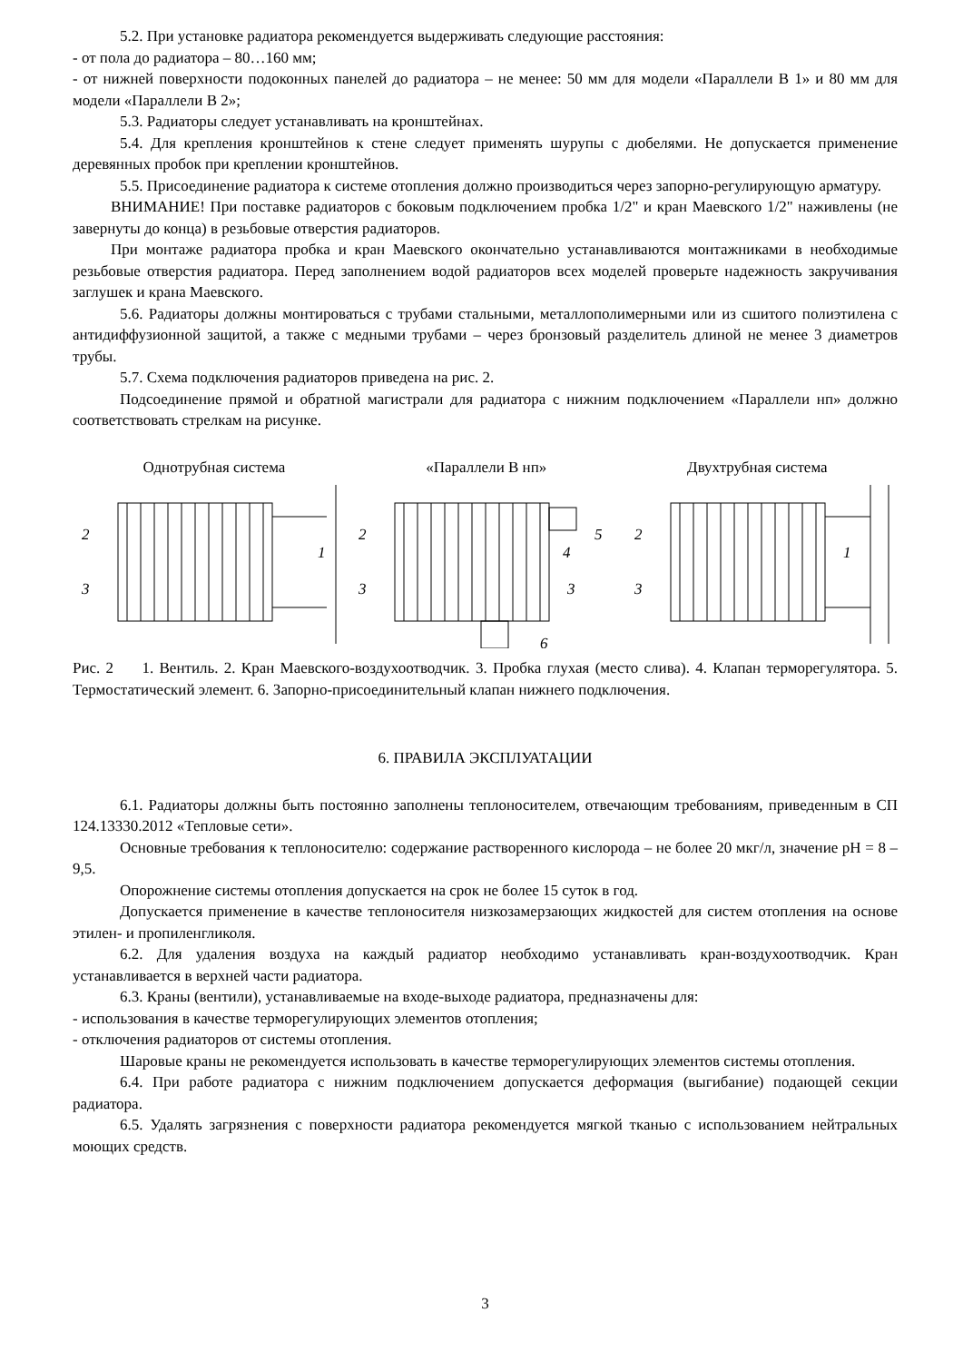5.2. При установке радиатора рекомендуется выдерживать следующие расстояния:
- от пола до радиатора – 80…160 мм;
- от нижней поверхности подоконных панелей до радиатора – не менее: 50 мм для модели «Параллели В 1» и 80 мм для модели «Параллели В 2»;
5.3. Радиаторы следует устанавливать на кронштейнах.
5.4. Для крепления кронштейнов к стене следует применять шурупы с дюбелями. Не допускается применение деревянных пробок при креплении кронштейнов.
5.5. Присоединение радиатора к системе отопления должно производиться через запорно-регулирующую арматуру.
ВНИМАНИЕ! При поставке радиаторов с боковым подключением пробка 1/2" и кран Маевского 1/2" наживлены (не завернуты до конца) в резьбовые отверстия радиаторов.
При монтаже радиатора пробка и кран Маевского окончательно устанавливаются монтажниками в необходимые резьбовые отверстия радиатора. Перед заполнением водой радиаторов всех моделей проверьте надежность закручивания заглушек и крана Маевского.
5.6. Радиаторы должны монтироваться с трубами стальными, металлополимерными или из сшитого полиэтилена с антидиффузионной защитой, а также с медными трубами – через бронзовый разделитель длиной не менее 3 диаметров трубы.
5.7. Схема подключения радиаторов приведена на рис. 2.
Подсоединение прямой и обратной магистрали для радиатора с нижним подключением «Параллели нп» должно соответствовать стрелкам на рисунке.
Однотрубная система «Параллели В нп» Двухтрубная система
2
3
1
2
3
4
5
3
6
2
3
1
Рис. 2 1. Вентиль. 2. Кран Маевского-воздухоотводчик. 3. Пробка глухая (место слива). 4. Клапан терморегулятора. 5. Термостатический элемент. 6. Запорно-присоединительный клапан нижнего подключения.
6. ПРАВИЛА ЭКСПЛУАТАЦИИ
6.1. Радиаторы должны быть постоянно заполнены теплоносителем, отвечающим требованиям, приведенным в СП 124.13330.2012 «Тепловые сети».
Основные требования к теплоносителю: содержание растворенного кислорода – не более 20 мкг/л, значение pH = 8 – 9,5.
Опорожнение системы отопления допускается на срок не более 15 суток в год.
Допускается применение в качестве теплоносителя низкозамерзающих жидкостей для систем отопления на основе этилен- и пропиленгликоля.
6.2. Для удаления воздуха на каждый радиатор необходимо устанавливать кран-воздухоотводчик. Кран устанавливается в верхней части радиатора.
6.3. Краны (вентили), устанавливаемые на входе-выходе радиатора, предназначены для:
- использования в качестве терморегулирующих элементов отопления;
- отключения радиаторов от системы отопления.
Шаровые краны не рекомендуется использовать в качестве терморегулирующих элементов системы отопления.
6.4. При работе радиатора с нижним подключением допускается деформация (выгибание) подающей секции радиатора.
6.5. Удалять загрязнения с поверхности радиатора рекомендуется мягкой тканью с использованием нейтральных моющих средств.
3